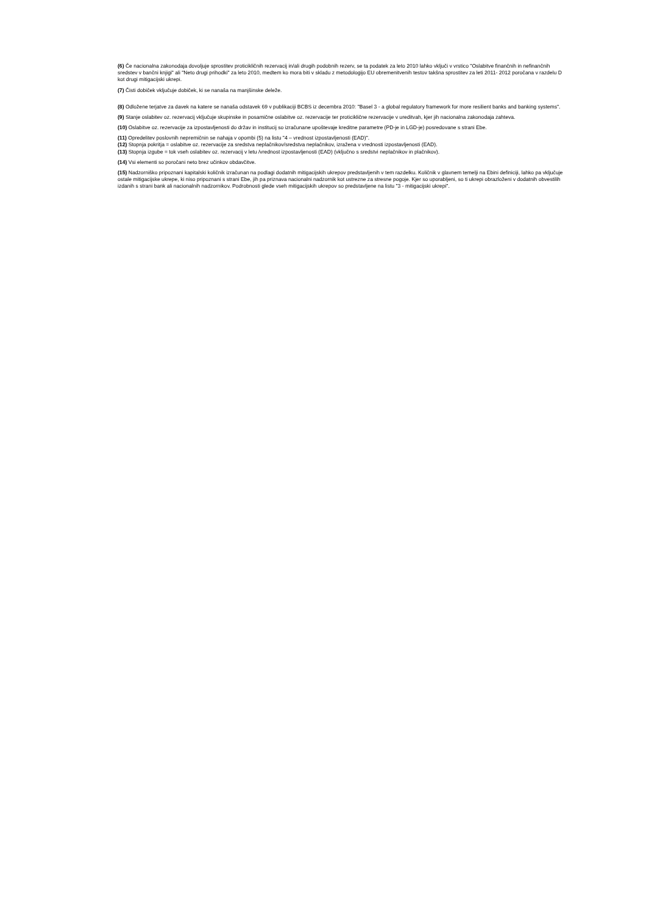(6) Če nacionalna zakonodaja dovoljuje sprostitev proticikličnih rezervacij in/ali drugih podobnih rezerv, se ta podatek za leto 2010 lahko vključi v vrstico "Oslabitve finančnih in nefinančnih sredstev v bančni knjigi" ali "Neto drugi prihodki" za leto 2010, medtem ko mora biti v skladu z metodologijo EU obremenitvenih testov takšna sprostitev za leti 2011- 2012 poročana v razdelu D kot drugi mitigacijski ukrepi.
(7) Čisti dobiček vključuje dobiček, ki se nanaša na manjšinske deleže.
(8) Odložene terjatve za davek na katere se nanaša odstavek 69 v publikaciji BCBS iz decembra 2010: "Basel 3 - a global regulatory framework for more resilient banks and banking systems".
(9) Stanje oslabitev oz. rezervacij vključuje skupinske in posamične oslabitve oz. rezervacije ter proticiklične rezervacije v ureditvah, kjer jih nacionalna zakonodaja zahteva.
(10) Oslabitve oz. rezervacije za izpostavljenosti do držav in institucij so izračunane upoštevaje kreditne parametre (PD-je in LGD-je) posredovane s strani Ebe.
(11) Opredelitev poslovnih nepremičnin se nahaja v opombi (5) na listu "4 – vrednost izpostavljenosti (EAD)".
(12) Stopnja pokritja = oslabitve oz. rezervacije za sredstva neplačnikov/sredstva neplačnikov, izražena v vrednosti izpostavljenosti (EAD).
(13) Stopnja izgube = tok vseh oslabitev oz. rezervacij v letu /vrednost izpostavljenosti (EAD) (vključno s sredstvi neplačnikov in plačnikov).
(14) Vsi elementi so poročani neto brez učinkov obdavčitve.
(15) Nadzorniško pripoznani kapitalski količnik izračunan na podlagi dodatnih mitigacijskih ukrepov predstavljenih v tem razdelku. Količnik v glavnem temelji na Ebini definiciji, lahko pa vključuje ostale mitigacijske ukrepe, ki niso pripoznani s strani Ebe, jih pa priznava nacionalni nadzornik kot ustrezne za stresne pogoje. Kjer so uporabljeni, so ti ukrepi obrazloženi v dodatnih obvestilih izdanih s strani bank ali nacionalnih nadzornikov. Podrobnosti glede vseh mitigacijskih ukrepov so predstavljene na listu "3 - mitigacijski ukrepi".